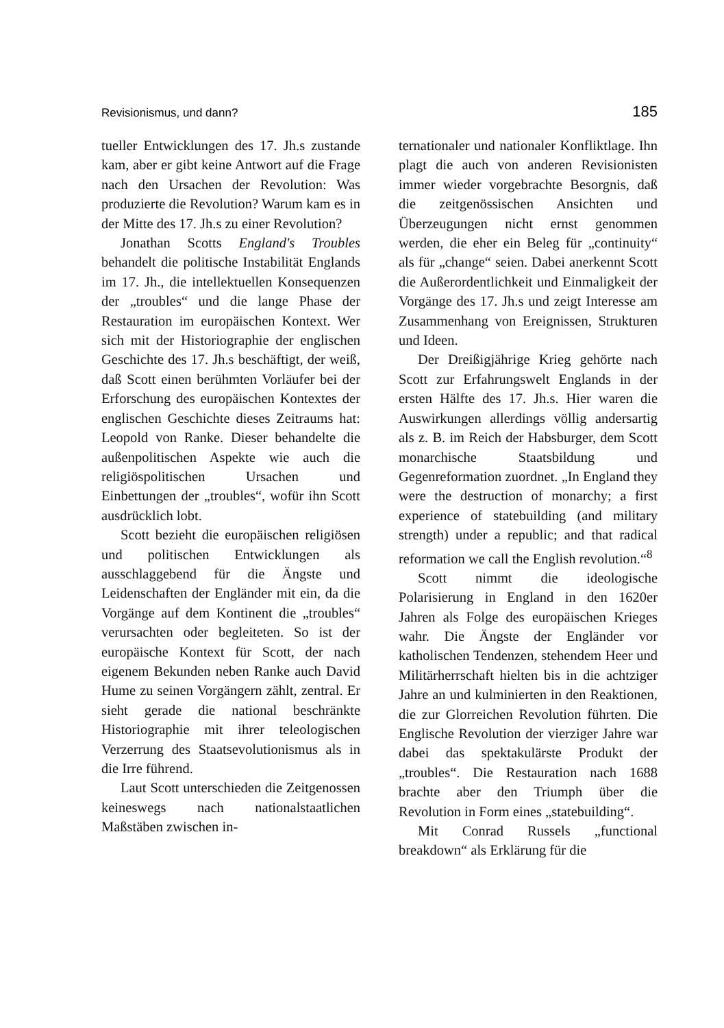Revisionismus, und dann? 185
tueller Entwicklungen des 17. Jh.s zustande kam, aber er gibt keine Antwort auf die Frage nach den Ursachen der Revolution: Was produzierte die Revolution? Warum kam es in der Mitte des 17. Jh.s zu einer Revolution?
Jonathan Scotts England's Troubles behandelt die politische Instabilität Englands im 17. Jh., die intellektuellen Konsequenzen der „troubles“ und die lange Phase der Restauration im europäischen Kontext. Wer sich mit der Historiographie der englischen Geschichte des 17. Jh.s beschäftigt, der weiß, daß Scott einen berühmten Vorläufer bei der Erforschung des europäischen Kontextes der englischen Geschichte dieses Zeitraums hat: Leopold von Ranke. Dieser behandelte die außenpolitischen Aspekte wie auch die religiöspolitischen Ursachen und Einbettungen der „troubles“, wofür ihn Scott ausdrücklich lobt.
Scott bezieht die europäischen religiösen und politischen Entwicklungen als ausschlaggebend für die Ängste und Leidenschaften der Engländer mit ein, da die Vorgänge auf dem Kontinent die „troubles“ verursachten oder begleiteten. So ist der europäische Kontext für Scott, der nach eigenem Bekunden neben Ranke auch David Hume zu seinen Vorgängern zählt, zentral. Er sieht gerade die national beschränkte Historiographie mit ihrer teleologischen Verzerrung des Staatsevolutionismus als in die Irre führend.
Laut Scott unterschieden die Zeitgenossen keineswegs nach nationalstaatlichen Maßstäben zwischen in-
ternationaler und nationaler Konfliktlage. Ihn plagt die auch von anderen Revisionisten immer wieder vorgebrachte Besorgnis, daß die zeitgenössischen Ansichten und Überzeugungen nicht ernst genommen werden, die eher ein Beleg für „continuity“ als für „change“ seien. Dabei anerkennt Scott die Außerordentlichkeit und Einmaligkeit der Vorgänge des 17. Jh.s und zeigt Interesse am Zusammenhang von Ereignissen, Strukturen und Ideen.
Der Dreißigjährige Krieg gehörte nach Scott zur Erfahrungswelt Englands in der ersten Hälfte des 17. Jh.s. Hier waren die Auswirkungen allerdings völlig andersartig als z. B. im Reich der Habsburger, dem Scott monarchische Staatsbildung und Gegenreformation zuordnet. „In England they were the destruction of monarchy; a first experience of statebuilding (and military strength) under a republic; and that radical reformation we call the English revolution.“<sup>8</sup>
Scott nimmt die ideologische Polarisierung in England in den 1620er Jahren als Folge des europäischen Krieges wahr. Die Ängste der Engländer vor katholischen Tendenzen, stehendem Heer und Militärherrschaft hielten bis in die achtziger Jahre an und kulminierten in den Reaktionen, die zur Glorreichen Revolution führten. Die Englische Revolution der vierziger Jahre war dabei das spektakulärste Produkt der „troubles“. Die Restauration nach 1688 brachte aber den Triumph über die Revolution in Form eines „statebuilding“.
Mit Conrad Russels „functional breakdown“ als Erklärung für die